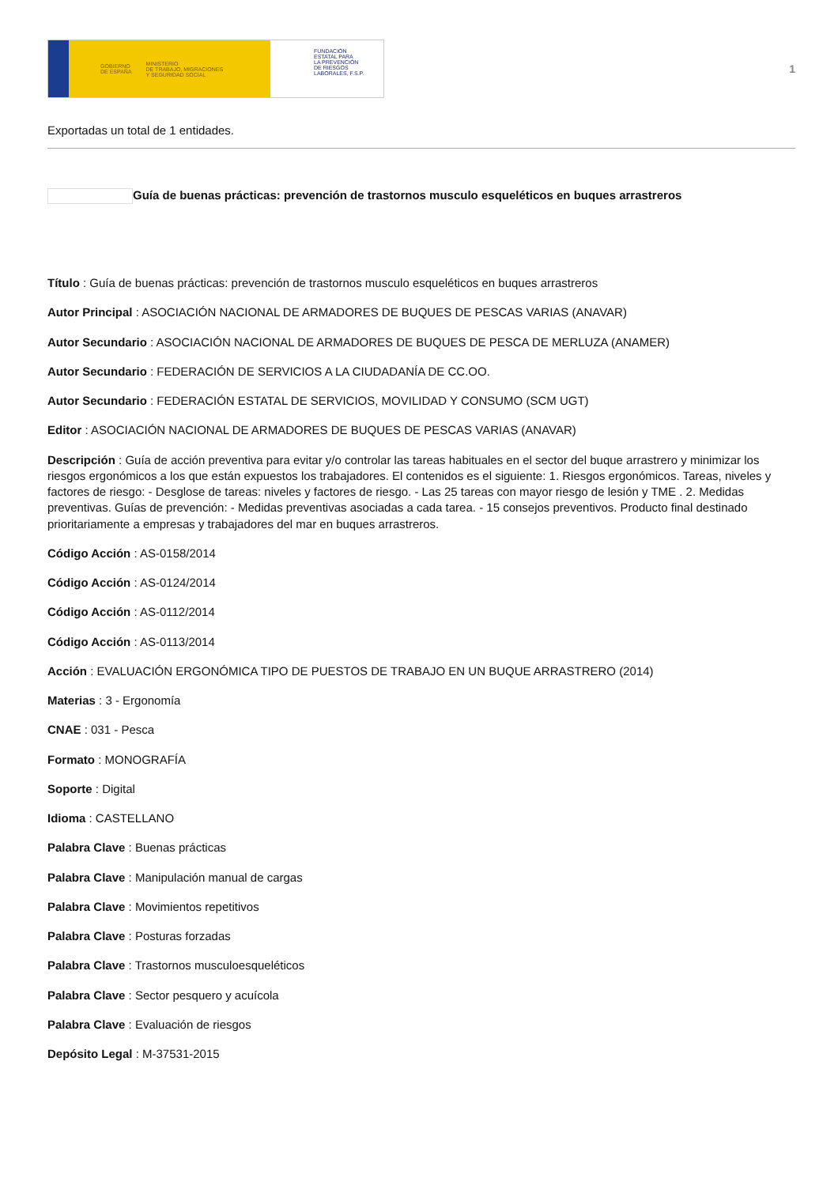GOBIERNO
DE ESPAÑA MINISTERIO
DE TRABAJO, MIGRACIONES
Y SEGURIDAD SOCIAL
FUNDACIÓN
ESTATAL PARA
LA PREVENCIÓN
DE RIESGOS
LABORALES, F.S.P.
1
Exportadas un total de 1 entidades.
Guía de buenas prácticas: prevención de trastornos musculo esqueléticos en buques arrastreros
Título : Guía de buenas prácticas: prevención de trastornos musculo esqueléticos en buques arrastreros
Autor Principal : ASOCIACIÓN NACIONAL DE ARMADORES DE BUQUES DE PESCAS VARIAS (ANAVAR)
Autor Secundario : ASOCIACIÓN NACIONAL DE ARMADORES DE BUQUES DE PESCA DE MERLUZA (ANAMER)
Autor Secundario : FEDERACIÓN DE SERVICIOS A LA CIUDADANÍA DE CC.OO.
Autor Secundario : FEDERACIÓN ESTATAL DE SERVICIOS, MOVILIDAD Y CONSUMO (SCM UGT)
Editor : ASOCIACIÓN NACIONAL DE ARMADORES DE BUQUES DE PESCAS VARIAS (ANAVAR)
Descripción : Guía de acción preventiva para evitar y/o controlar las tareas habituales en el sector del buque arrastrero y minimizar los riesgos ergonómicos a los que están expuestos los trabajadores. El contenidos es el siguiente: 1. Riesgos ergonómicos. Tareas, niveles y factores de riesgo: - Desglose de tareas: niveles y factores de riesgo. - Las 25 tareas con mayor riesgo de lesión y TME . 2. Medidas preventivas. Guías de prevención: - Medidas preventivas asociadas a cada tarea. - 15 consejos preventivos. Producto final destinado prioritariamente a empresas y trabajadores del mar en buques arrastreros.
Código Acción : AS-0158/2014
Código Acción : AS-0124/2014
Código Acción : AS-0112/2014
Código Acción : AS-0113/2014
Acción : EVALUACIÓN ERGONÓMICA TIPO DE PUESTOS DE TRABAJO EN UN BUQUE ARRASTRERO (2014)
Materias : 3 - Ergonomía
CNAE : 031 - Pesca
Formato : MONOGRAFÍA
Soporte : Digital
Idioma : CASTELLANO
Palabra Clave : Buenas prácticas
Palabra Clave : Manipulación manual de cargas
Palabra Clave : Movimientos repetitivos
Palabra Clave : Posturas forzadas
Palabra Clave : Trastornos musculoesqueléticos
Palabra Clave : Sector pesquero y acuícola
Palabra Clave : Evaluación de riesgos
Depósito Legal : M-37531-2015